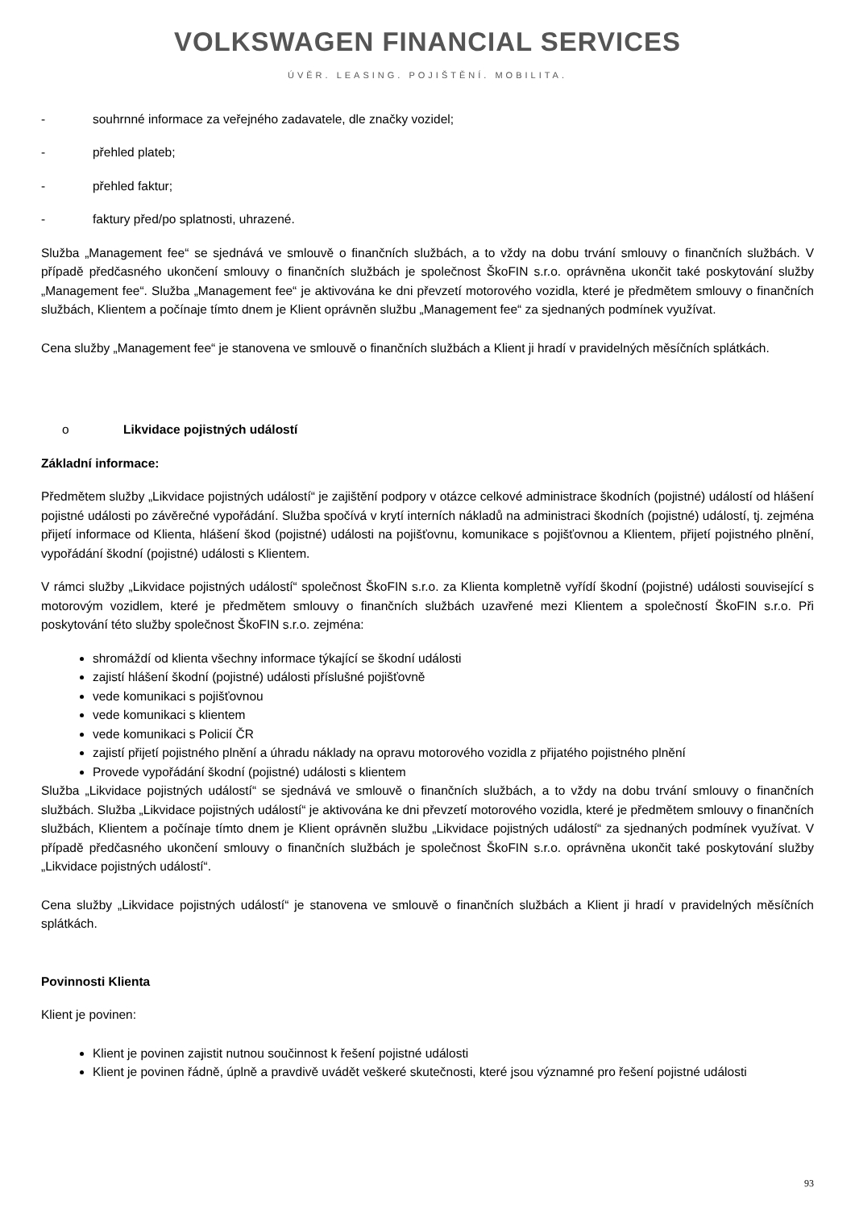VOLKSWAGEN FINANCIAL SERVICES
ÚVĚR. LEASING. POJIŠTĚNÍ. MOBILITA.
- souhrnné informace za veřejného zadavatele, dle značky vozidel;
- přehled plateb;
- přehled faktur;
- faktury před/po splatnosti, uhrazené.
Služba „Management fee“ se sjednává ve smlouvě o finančních službách, a to vždy na dobu trvání smlouvy o finančních službách. V případě předčasného ukončení smlouvy o finančních službách je společnost ŠkoFIN s.r.o. oprávněna ukončit také poskytování služby „Management fee“. Služba „Management fee“ je aktivována ke dni převzetí motorového vozidla, které je předmětem smlouvy o finančních službách, Klientem a počínaje tímto dnem je Klient oprávněn službu „Management fee“ za sjednaných podmínek využívat.
Cena služby „Management fee“ je stanovena ve smlouvě o finančních službách a Klient ji hradí v pravidelných měsíčních splátkách.
o Likvidace pojistných událostí
Základní informace:
Předmětem služby „Likvidace pojistných událostí“ je zajištění podpory v otázce celkové administrace škodních (pojistné) událostí od hlášení pojistné události po závěrečné vypořádání. Služba spočívá v krytí interních nákladů na administraci škodních (pojistné) událostí, tj. zejména přijetí informace od Klienta, hlášení škod (pojistné) události na pojišťovnu, komunikace s pojišťovnou a Klientem, přijetí pojistného plnění, vypořádání škodní (pojistné) události s Klientem.
V rámci služby „Likvidace pojistných událostí“ společnost ŠkoFIN s.r.o. za Klienta kompletně vyřídí škodní (pojistné) události související s motorovým vozidlem, které je předmětem smlouvy o finančních službách uzavřené mezi Klientem a společností ŠkoFIN s.r.o. Při poskytování této služby společnost ŠkoFIN s.r.o. zejména:
shromáždí od klienta všechny informace týkající se škodní události
zajistí hlášení škodní (pojistné) události příslušné pojišťovně
vede komunikaci s pojišťovnou
vede komunikaci s klientem
vede komunikaci s Policií ČR
zajistí přijetí pojistného plnění a úhradu náklady na opravu motorového vozidla z přijatého pojistného plnění
Provede vypořádání škodní (pojistné) události s klientem
Služba „Likvidace pojistných událostí“ se sjednává ve smlouvě o finančních službách, a to vždy na dobu trvání smlouvy o finančních službách. Služba „Likvidace pojistných událostí“ je aktivována ke dni převzetí motorového vozidla, které je předmětem smlouvy o finančních službách, Klientem a počínaje tímto dnem je Klient oprávněn službu „Likvidace pojistných událostí“ za sjednaných podmínek využívat. V případě předčasného ukončení smlouvy o finančních službách je společnost ŠkoFIN s.r.o. oprávněna ukončit také poskytování služby „Likvidace pojistných událostí“.
Cena služby „Likvidace pojistných událostí“ je stanovena ve smlouvě o finančních službách a Klient ji hradí v pravidelných měsíčních splátkách.
Povinnosti Klienta
Klient je povinen:
Klient je povinen zajistit nutnou součinnost k řešení pojistné události
Klient je povinen řádně, úplně a pravdivě uvádět veškeré skutečnosti, které jsou významné pro řešení pojistné události
93